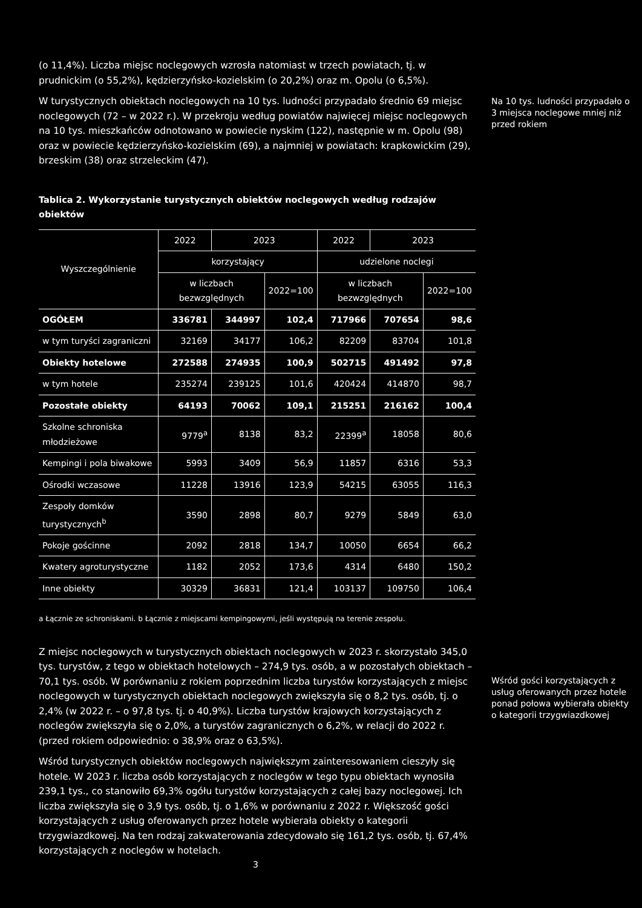(o 11,4%). Liczba miejsc noclegowych wzrosła natomiast w trzech powiatach, tj. w prudnickim (o 55,2%), kędzierzyńsko-kozielskim (o 20,2%) oraz m. Opolu (o 6,5%).
W turystycznych obiektach noclegowych na 10 tys. ludności przypadało średnio 69 miejsc noclegowych (72 – w 2022 r.). W przekroju według powiatów najwięcej miejsc noclegowych na 10 tys. mieszkańców odnotowano w powiecie nyskim (122), następnie w m. Opolu (98) oraz w powiecie kędzierzyńsko-kozielskim (69), a najmniej w powiatach: krapkowickim (29), brzeskim (38) oraz strzeleckim (47).
Tablica 2. Wykorzystanie turystycznych obiektów noclegowych według rodzajów obiektów
| Wyszczególnienie | 2022 | 2023 | | 2022 | 2023 | |
| --- | --- | --- | --- | --- | --- | --- |
| | korzystający | | | udzielone noclegi | | |
| | w liczbach bezwzględnych | | 2022=100 | w liczbach bezwzględnych | | 2022=100 |
| OGÓŁEM | 336781 | 344997 | 102,4 | 717966 | 707654 | 98,6 |
| w tym turyści zagraniczni | 32169 | 34177 | 106,2 | 82209 | 83704 | 101,8 |
| Obiekty hotelowe | 272588 | 274935 | 100,9 | 502715 | 491492 | 97,8 |
| w tym hotele | 235274 | 239125 | 101,6 | 420424 | 414870 | 98,7 |
| Pozostałe obiekty | 64193 | 70062 | 109,1 | 215251 | 216162 | 100,4 |
| Szkolne schroniska młodzieżowe | 9779<sup>a</sup> | 8138 | 83,2 | 22399<sup>a</sup> | 18058 | 80,6 |
| Kempingi i pola biwakowe | 5993 | 3409 | 56,9 | 11857 | 6316 | 53,3 |
| Ośrodki wczasowe | 11228 | 13916 | 123,9 | 54215 | 63055 | 116,3 |
| Zespoły domków turystycznych<sup>b</sup> | 3590 | 2898 | 80,7 | 9279 | 5849 | 63,0 |
| Pokoje gościnne | 2092 | 2818 | 134,7 | 10050 | 6654 | 66,2 |
| Kwatery agroturystyczne | 1182 | 2052 | 173,6 | 4314 | 6480 | 150,2 |
| Inne obiekty | 30329 | 36831 | 121,4 | 103137 | 109750 | 106,4 |
a Łącznie ze schroniskami. b Łącznie z miejscami kempingowymi, jeśli występują na terenie zespołu.
Z miejsc noclegowych w turystycznych obiektach noclegowych w 2023 r. skorzystało 345,0 tys. turystów, z tego w obiektach hotelowych – 274,9 tys. osób, a w pozostałych obiektach – 70,1 tys. osób. W porównaniu z rokiem poprzednim liczba turystów korzystających z miejsc noclegowych w turystycznych obiektach noclegowych zwiększyła się o 8,2 tys. osób, tj. o 2,4% (w 2022 r. – o 97,8 tys. tj. o 40,9%). Liczba turystów krajowych korzystających z noclegów zwiększyła się o 2,0%, a turystów zagranicznych o 6,2%, w relacji do 2022 r. (przed rokiem odpowiednio: o 38,9% oraz o 63,5%).
Wśród turystycznych obiektów noclegowych największym zainteresowaniem cieszyły się hotele. W 2023 r. liczba osób korzystających z noclegów w tego typu obiektach wynosiła 239,1 tys., co stanowiło 69,3% ogółu turystów korzystających z całej bazy noclegowej. Ich liczba zwiększyła się o 3,9 tys. osób, tj. o 1,6% w porównaniu z 2022 r. Większość gości korzystających z usług oferowanych przez hotele wybierała obiekty o kategorii trzygwiazdkowej. Na ten rodzaj zakwaterowania zdecydowało się 161,2 tys. osób, tj. 67,4% korzystających z noclegów w hotelach.
Na 10 tys. ludności przypadało o 3 miejsca noclegowe mniej niż przed rokiem
Wśród gości korzystających z usług oferowanych przez hotele ponad połowa wybierała obiekty o kategorii trzygwiazdkowej
3